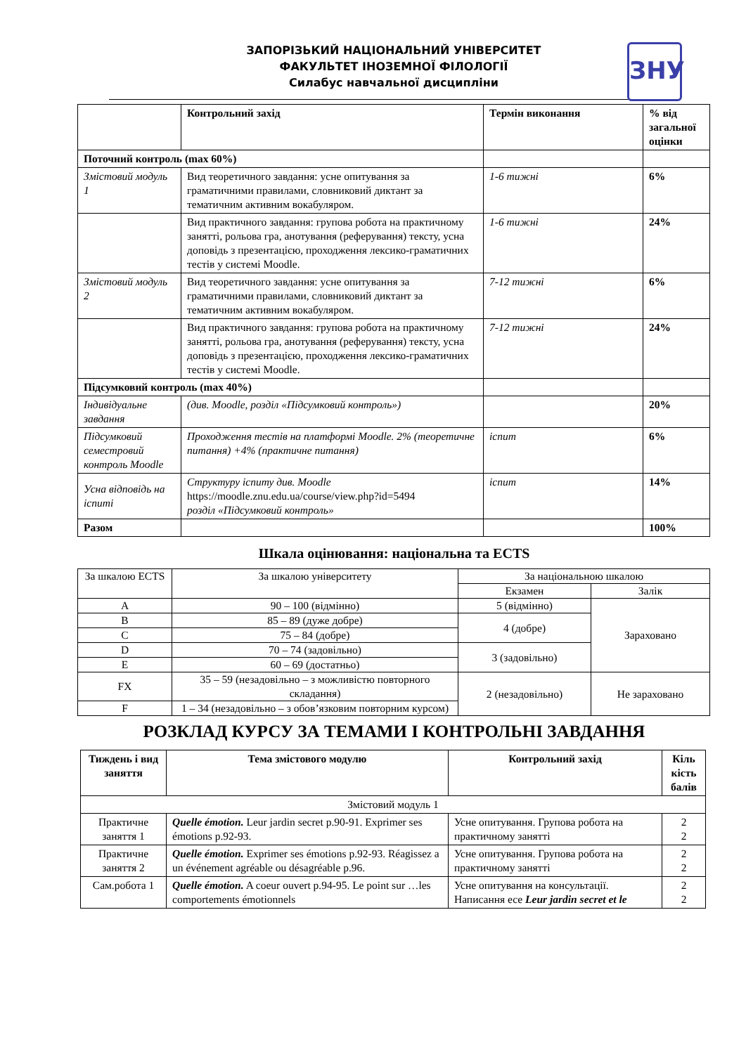ЗАПОРІЗЬКИЙ НАЦІОНАЛЬНИЙ УНІВЕРСИТЕТ
ФАКУЛЬТЕТ ІНОЗЕМНОЇ ФІЛОЛОГІЇ
Силабус навчальної дисципліни
ЗНУ
| | Контрольний захід | Термін виконання | % від загальної оцінки |
| --- | --- | --- | --- |
| Поточний контроль (max 60%) | | | |
| Змістовий модуль 1 | Вид теоретичного завдання: усне опитування за граматичними правилами, словниковий диктант за тематичним активним вокабуляром. | 1-6 тижні | 6% |
| | Вид практичного завдання: групова робота на практичному занятті, рольова гра, анотування (реферування) тексту, усна доповідь з презентацією, проходження лексико-граматичних тестів у системі Moodle. | 1-6 тижні | 24% |
| Змістовий модуль 2 | Вид теоретичного завдання: усне опитування за граматичними правилами, словниковий диктант за тематичним активним вокабуляром. | 7-12 тижні | 6% |
| | Вид практичного завдання: групова робота на практичному занятті, рольова гра, анотування (реферування) тексту, усна доповідь з презентацією, проходження лексико-граматичних тестів у системі Moodle. | 7-12 тижні | 24% |
| Підсумковий контроль (max 40%) | | | |
| Індивідуальне завдання | (див. Moodle, розділ «Підсумковий контроль») | | 20% |
| Підсумковий семестровий контроль Moodle | Проходження тестів на платформі Moodle. 2% (теоретичне питання) +4% (практичне питання) | іспит | 6% |
| Усна відповідь на іспиті | Структуру іспиту див. Moodle https://moodle.znu.edu.ua/course/view.php?id=5494 розділ «Підсумковий контроль» | іспит | 14% |
| Разом | | | 100% |
Шкала оцінювання: національна та ECTS
| За шкалою ECTS | За шкалою університету | За національною шкалою | |
| | | Екзамен | Залік |
| A | 90 – 100 (відмінно) | 5 (відмінно) | Зараховано |
| B | 85 – 89 (дуже добре) | 4 (добре) | |
| C | 75 – 84 (добре) | | |
| D | 70 – 74 (задовільно) | 3 (задовільно) | |
| E | 60 – 69 (достатньо) | | |
| FX | 35 – 59 (незадовільно – з можливістю повторного складання) | 2 (незадовільно) | Не зараховано |
| F | 1 – 34 (незадовільно – з обов’язковим повторним курсом) | | |
РОЗКЛАД КУРСУ ЗА ТЕМАМИ І КОНТРОЛЬНІ ЗАВДАННЯ
| Тиждень і вид заняття | Тема змістового модулю | Контрольний захід | Кіль кість балів |
| --- | --- | --- | --- |
| Змістовий модуль 1 | | | |
| Практичне заняття 1 | Quelle émotion. Leur jardin secret p.90-91. Exprimer ses émotions p.92-93. | Усне опитування. Групова робота на практичному занятті | 2 2 |
| Практичне заняття 2 | Quelle émotion. Exprimer ses émotions p.92-93. Réagissez a un événement agréable ou désagréable p.96. | Усне опитування. Групова робота на практичному занятті | 2 2 |
| Сам.робота 1 | Quelle émotion. A coeur ouvert p.94-95. Le point sur …les comportements émotionnels | Усне опитування на консультації. Написання есе Leur jardin secret et le | 2 2 |